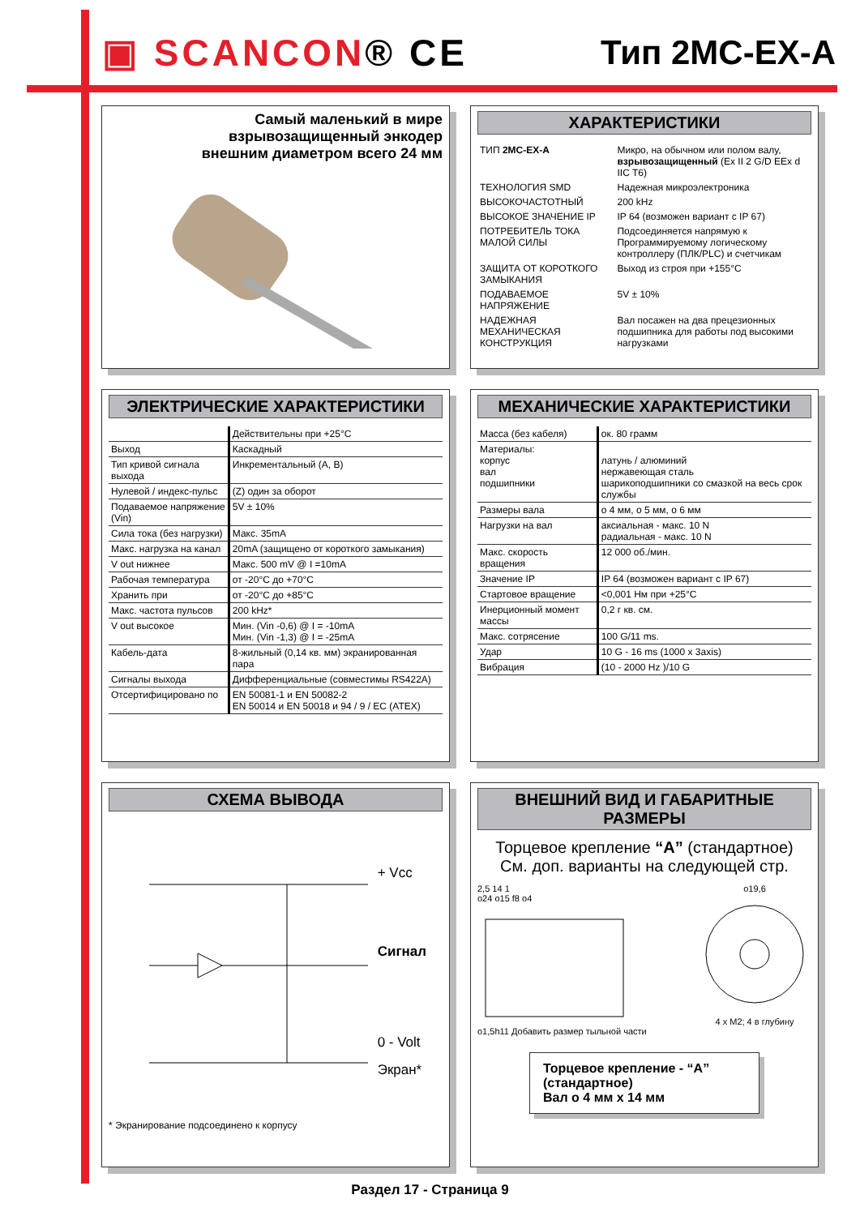▣ SCANCON® CE Тип 2MC-EX-A
Самый маленький в мире
взрывозащищенный энкодер
внешним диаметром всего 24 мм
ХАРАКТЕРИСТИКИ
| ТИП 2MC-EX-A | Микро, на обычном или полом валу, взрывозащищенный (Ex II 2 G/D EEx d IIC T6) |
| ТЕХНОЛОГИЯ SMD | Надежная микроэлектроника |
| ВЫСОКОЧАСТОТНЫЙ | 200 kHz |
| ВЫСОКОЕ ЗНАЧЕНИЕ IP | IP 64 (возможен вариант с IP 67) |
| ПОТРЕБИТЕЛЬ ТОКА МАЛОЙ СИЛЫ | Подсоединяется напрямую к Программируемому логическому контроллеру (ПЛК/PLC) и счетчикам |
| ЗАЩИТА ОТ КОРОТКОГО ЗАМЫКАНИЯ | Выход из строя при +155°C |
| ПОДАВАЕМОЕ НАПРЯЖЕНИЕ | 5V ± 10% |
| НАДЕЖНАЯ МЕХАНИЧЕСКАЯ КОНСТРУКЦИЯ | Вал посажен на два прецезионных подшипника для работы под высокими нагрузками |
ЭЛЕКТРИЧЕСКИЕ ХАРАКТЕРИСТИКИ
| | Действительны при +25°C |
| Выход | Каскадный |
| Тип кривой сигнала выхода | Инкрементальный (A, B) |
| Нулевой / индекс-пульс | (Z) один за оборот |
| Подаваемое напряжение (Vin) | 5V ± 10% |
| Сила тока (без нагрузки) | Макс. 35mA |
| Макс. нагрузка на канал | 20mA (защищено от короткого замыкания) |
| V out нижнее | Макс. 500 mV @ I =10mA |
| Рабочая температура | от -20°C до +70°C |
| Хранить при | от -20°C до +85°C |
| Макс. частота пульсов | 200 kHz* |
| V out высокое | Мин. (Vin -0,6) @ I = -10mA Мин. (Vin -1,3) @ I = -25mA |
| Кабель-дата | 8-жильный (0,14 кв. мм) экранированная пара |
| Сигналы выхода | Дифференциальные (совместимы RS422A) |
| Отсертифицировано по | EN 50081-1 и EN 50082-2 EN 50014 и EN 50018 и 94 / 9 / EC (ATEX) |
МЕХАНИЧЕСКИЕ ХАРАКТЕРИСТИКИ
| Масса (без кабеля) | ок. 80 грамм |
| Материалы: корпус вал подшипники | латунь / алюминий нержавеющая сталь шарикоподшипники со смазкой на весь срок службы |
| Размеры вала | o 4 мм, o 5 мм, o 6 мм |
| Нагрузки на вал | аксиальная - макс. 10 N радиальная - макс. 10 N |
| Макс. скорость вращения | 12 000 об./мин. |
| Значение IP | IP 64 (возможен вариант с IP 67) |
| Стартовое вращение | <0,001 Нм при +25°C |
| Инерционный момент массы | 0,2 г кв. см. |
| Макс. сотрясение | 100 G/11 ms. |
| Удар | 10 G - 16 ms (1000 x 3axis) |
| Вибрация | (10 - 2000 Hz )/10 G |
СХЕМА ВЫВОДА
+ Vcc
Сигнал
0 - Volt
Экран*
* Экранирование подсоединено к корпусу
ВНЕШНИЙ ВИД И ГАБАРИТНЫЕ РАЗМЕРЫ
Торцевое крепление “A” (стандартное)
См. доп. варианты на следующей стр.
2,5 14 1
o24 o15 f8 o4
o1,5h11 Добавить размер тыльной части
o19,6
4 x M2; 4 в глубину
Торцевое крепление - “A” (стандартное)
Вал o 4 мм x 14 мм
Раздел 17 - Страница 9